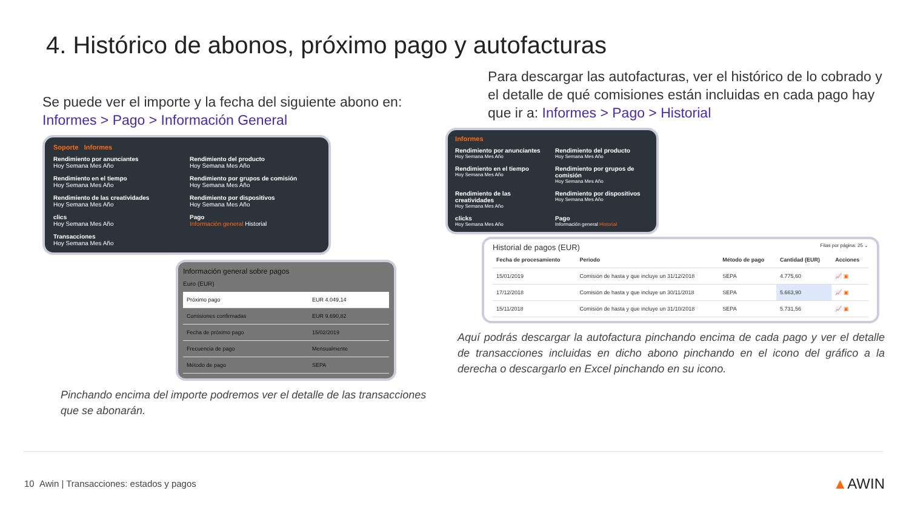4. Histórico de abonos, próximo pago y autofacturas
Se puede ver el importe y la fecha del siguiente abono en:
Informes > Pago > Información General
Soporte Informes
Rendimiento por anunciantes
Hoy Semana Mes Año
Rendimiento del producto
Hoy Semana Mes Año
Rendimiento en el tiempo
Hoy Semana Mes Año
Rendimiento por grupos de comisión
Hoy Semana Mes Año
Rendimiento de las creatividades
Hoy Semana Mes Año
Rendimiento por dispositivos
Hoy Semana Mes Año
clics
Hoy Semana Mes Año
Pago
Información general Historial
Transacciones
Hoy Semana Mes Año
Información general sobre pagos
Euro (EUR)
| Próximo pago | EUR 4.049,14 |
| Comisiones confirmadas | EUR 9.690,82 |
| Fecha de próximo pago | 15/02/2019 |
| Frecuencia de pago | Mensualmente |
| Método de pago | SEPA |
Pinchando encima del importe podremos ver el detalle de las transacciones que se abonarán.
Para descargar las autofacturas, ver el histórico de lo cobrado y el detalle de qué comisiones están incluidas en cada pago hay que ir a: Informes > Pago > Historial
Informes
Rendimiento por anunciantes
Hoy Semana Mes Año
Rendimiento del producto
Hoy Semana Mes Año
Rendimiento en el tiempo
Hoy Semana Mes Año
Rendimiento por grupos de comisión
Hoy Semana Mes Año
Rendimiento de las creatividades
Hoy Semana Mes Año
Rendimiento por dispositivos
Hoy Semana Mes Año
clicks
Hoy Semana Mes Año
Pago
Información general Historial
Historial de pagos (EUR) Filas por página: 25 ⌄
| Fecha de procesamiento | Periodo | Método de pago | Cantidad (EUR) | Acciones |
| --- | --- | --- | --- | --- |
| 15/01/2019 | Comisión de hasta y que incluye un 31/12/2018 | SEPA | 4.775,60 | 📈 ▣ |
| 17/12/2018 | Comisión de hasta y que incluye un 30/11/2018 | SEPA | 5.663,90 | 📈 ▣ |
| 15/11/2018 | Comisión de hasta y que incluye un 31/10/2018 | SEPA | 5.731,56 | 📈 ▣ |
Aquí podrás descargar la autofactura pinchando encima de cada pago y ver el detalle de transacciones incluidas en dicho abono pinchando en el icono del gráfico a la derecha o descargarlo en Excel pinchando en su icono.
10 Awin | Transacciones: estados y pagos
▲AWIN